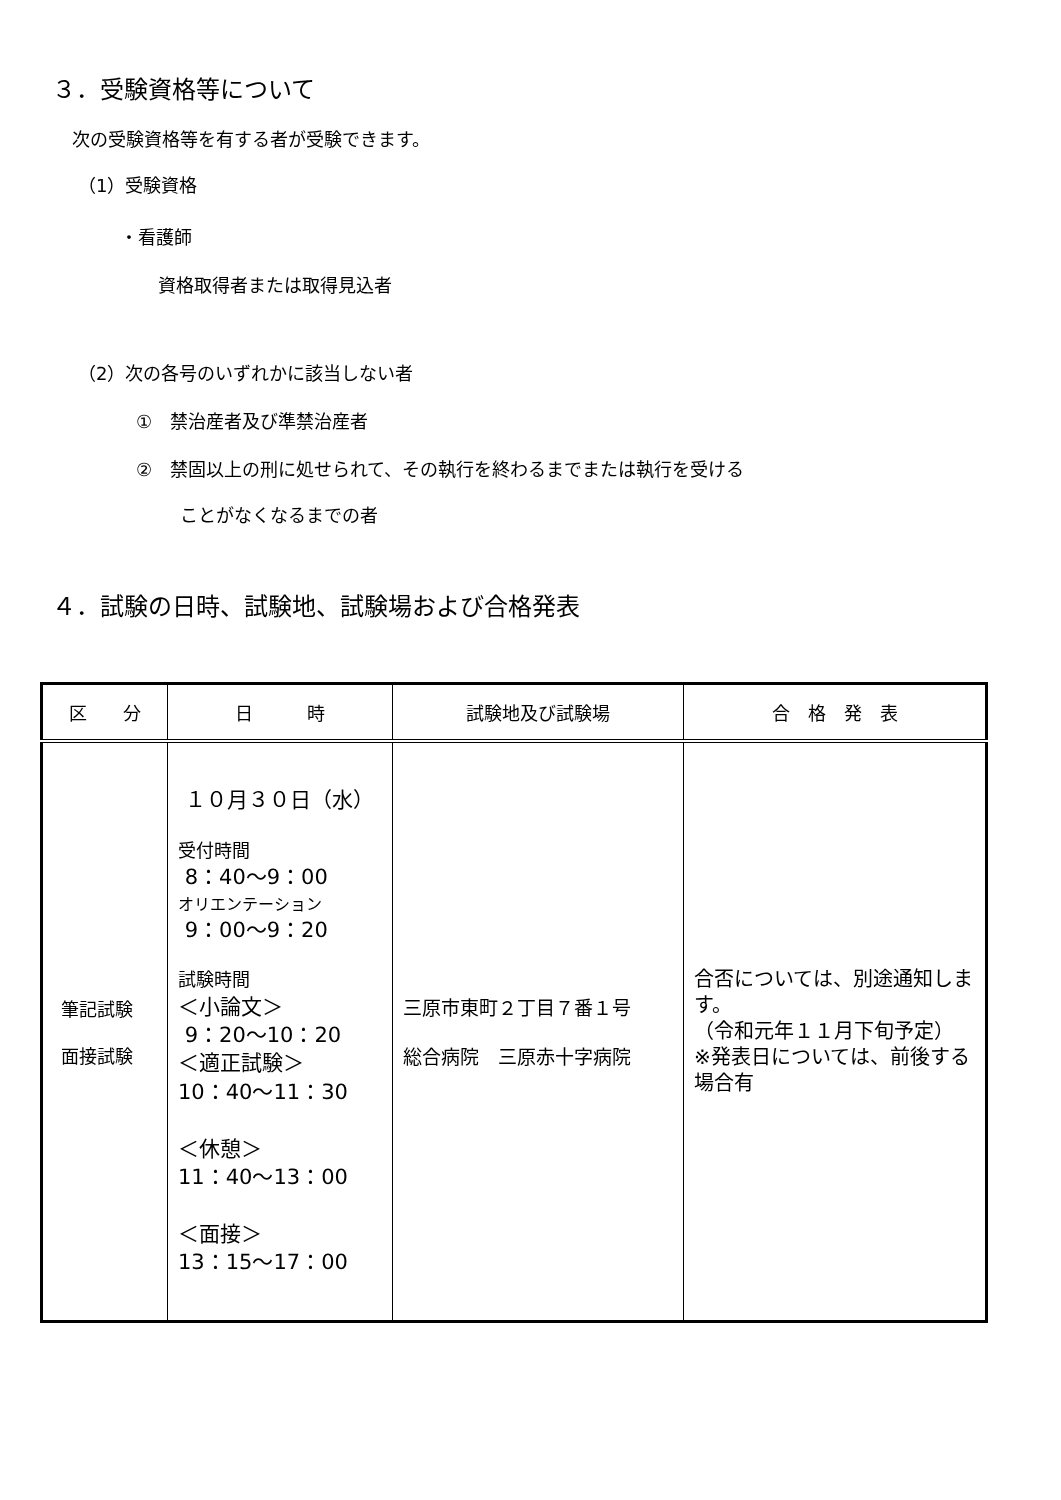３．受験資格等について
次の受験資格等を有する者が受験できます。
（1）受験資格
・看護師
資格取得者または取得見込者
（2）次の各号のいずれかに該当しない者
①　禁治産者及び準禁治産者
②　禁固以上の刑に処せられて、その執行を終わるまでまたは執行を受ける
ことがなくなるまでの者
４．試験の日時、試験地、試験場および合格発表
| 区 分 | 日 時 | 試験地及び試験場 | 合 格 発 表 |
| --- | --- | --- | --- |
| 筆記試験 面接試験 | １０月３０日（水） 受付時間 8：40～9：00 オリエンテーション 9：00～9：20 試験時間 ＜小論文＞ 9：20～10：20 ＜適正試験＞ 10：40～11：30 ＜休憩＞ 11：40～13：00 ＜面接＞ 13：15～17：00 | 三原市東町２丁目７番１号 総合病院 三原赤十字病院 | 合否については、別途通知します。 （令和元年１１月下旬予定） ※発表日については、前後する場合有 |